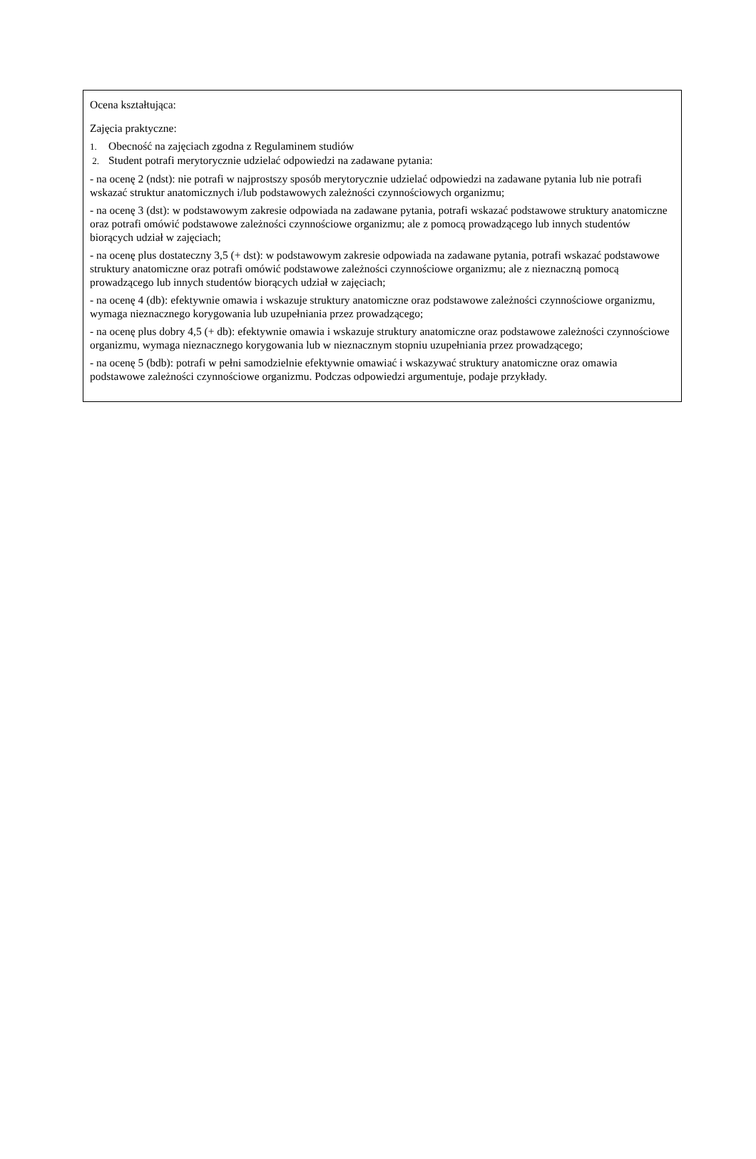Ocena kształtująca:
Zajęcia praktyczne:
1. Obecność na zajęciach zgodna z Regulaminem studiów
2. Student potrafi merytorycznie udzielać odpowiedzi na zadawane pytania:
- na ocenę 2 (ndst): nie potrafi w najprostszy sposób merytorycznie udzielać odpowiedzi na zadawane pytania lub nie potrafi wskazać struktur anatomicznych i/lub podstawowych zależności czynnościowych organizmu;
- na ocenę 3 (dst): w podstawowym zakresie odpowiada na zadawane pytania, potrafi wskazać podstawowe struktury anatomiczne oraz potrafi omówić podstawowe zależności czynnościowe organizmu; ale z pomocą prowadzącego lub innych studentów biorących udział w zajęciach;
- na ocenę plus dostateczny 3,5 (+ dst): w podstawowym zakresie odpowiada na zadawane pytania, potrafi wskazać podstawowe struktury anatomiczne oraz potrafi omówić podstawowe zależności czynnościowe organizmu; ale z nieznaczną pomocą prowadzącego lub innych studentów biorących udział w zajęciach;
- na ocenę 4 (db): efektywnie omawia i wskazuje struktury anatomiczne oraz podstawowe zależności czynnościowe organizmu, wymaga nieznacznego korygowania lub uzupełniania przez prowadzącego;
- na ocenę plus dobry 4,5 (+ db): efektywnie omawia i wskazuje struktury anatomiczne oraz podstawowe zależności czynnościowe organizmu, wymaga nieznacznego korygowania lub w nieznacznym stopniu uzupełniania przez prowadzącego;
- na ocenę 5 (bdb): potrafi w pełni samodzielnie efektywnie omawiać i wskazywać struktury anatomiczne oraz omawia podstawowe zależności czynnościowe organizmu. Podczas odpowiedzi argumentuje, podaje przykłady.